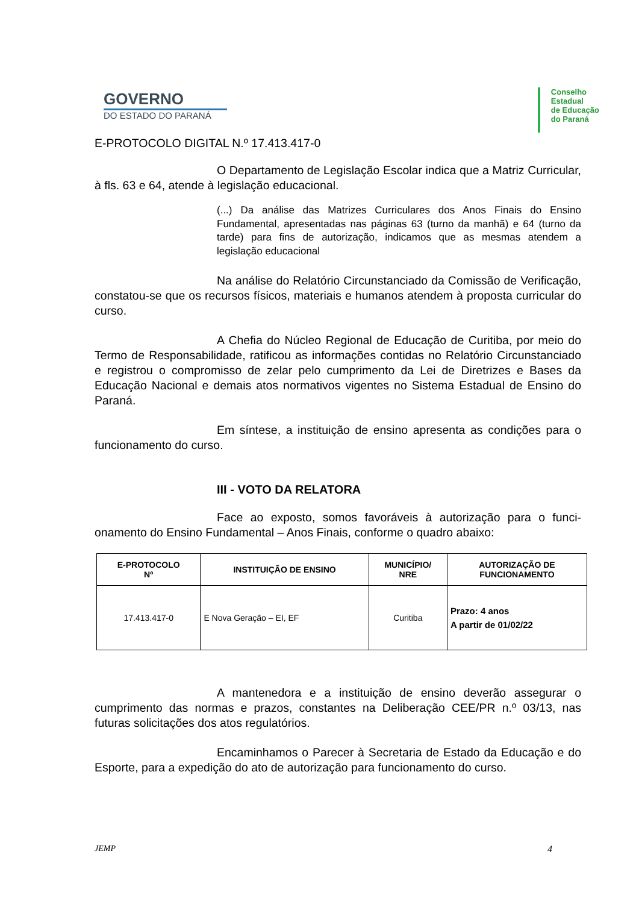GOVERNO
DO ESTADO DO PARANÁ
Conselho
Estadual
de Educação
do Paraná
E-PROTOCOLO DIGITAL N.º 17.413.417-0
O Departamento de Legislação Escolar indica que a Matriz Curricular, à fls. 63 e 64, atende à legislação educacional.
(...) Da análise das Matrizes Curriculares dos Anos Finais do Ensino Fundamental, apresentadas nas páginas 63 (turno da manhã) e 64 (turno da tarde) para fins de autorização, indicamos que as mesmas atendem a legislação educacional
Na análise do Relatório Circunstanciado da Comissão de Verificação, constatou-se que os recursos físicos, materiais e humanos atendem à proposta curricular do curso.
A Chefia do Núcleo Regional de Educação de Curitiba, por meio do Termo de Responsabilidade, ratificou as informações contidas no Relatório Circunstanciado e registrou o compromisso de zelar pelo cumprimento da Lei de Diretrizes e Bases da Educação Nacional e demais atos normativos vigentes no Sistema Estadual de Ensino do Paraná.
Em síntese, a instituição de ensino apresenta as condições para o funcionamento do curso.
III - VOTO DA RELATORA
Face ao exposto, somos favoráveis à autorização para o funci-onamento do Ensino Fundamental – Anos Finais, conforme o quadro abaixo:
| E-PROTOCOLO Nº | INSTITUIÇÃO DE ENSINO | MUNICÍPIO/ NRE | AUTORIZAÇÃO DE FUNCIONAMENTO |
| --- | --- | --- | --- |
| 17.413.417-0 | E Nova Geração – EI, EF | Curitiba | Prazo: 4 anos A partir de 01/02/22 |
A mantenedora e a instituição de ensino deverão assegurar o cumprimento das normas e prazos, constantes na Deliberação CEE/PR n.º 03/13, nas futuras solicitações dos atos regulatórios.
Encaminhamos o Parecer à Secretaria de Estado da Educação e do Esporte, para a expedição do ato de autorização para funcionamento do curso.
JEMP 4